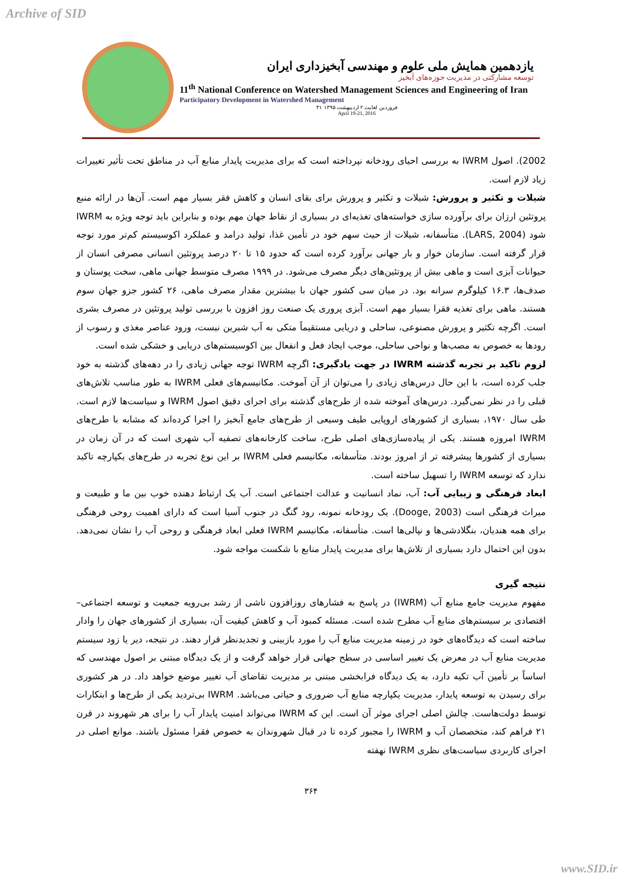Archive of SID
یازدهمین همایش ملی علوم و مهندسی آبخیزداری ایران
توسعه مشارکتی در مدیریت حوزه‌های آبخیز
11<sup>th</sup> National Conference on Watershed Management Sciences and Engineering of Iran
Participatory Development in Watershed Management
۳۱ فروردین لغایت ۲ اردیبهشت ۱۳۹۵
April 19-21, 2016
2002). اصول IWRM به بررسی احیای رودخانه نپرداخته است که برای مدیریت پایدار منابع آب در مناطق تحت تأثیر تغییرات زیاد لازم است.
شیلات و تکثیر و پرورش: شیلات و تکثیر و پرورش برای بقای انسان و کاهش فقر بسیار مهم است. آن‌ها در ارائه منبع پروتئین ارزان برای برآورده سازی خواسته‌های تغذیه‌ای در بسیاری از نقاط جهان مهم بوده و بنابراین باید توجه ویژه به IWRM شود (LARS, 2004). متأسفانه، شیلات از حیث سهم خود در تأمین غذا، تولید درامد و عملکرد اکوسیستم کم‌تر مورد توجه قرار گرفته است. سازمان خوار و بار جهانی برآورد کرده است که حدود ۱۵ تا ۲۰ درصد پروتئین انسانی مصرفی انسان از حیوانات آبزی است و ماهی بیش از پروتئین‌های دیگر مصرف می‌شود. در ۱۹۹۹ مصرف متوسط جهانی ماهی، سخت پوستان و صدف‌ها، ۱۶.۳ کیلوگرم سرانه بود. در میان سی کشور جهان با بیشترین مقدار مصرف ماهی، ۲۶ کشور جزو جهان سوم هستند. ماهی برای تغذیه فقرا بسیار مهم است. آبزی پروری یک صنعت روز افزون با بررسی تولید پروتئین در مصرف بشری است. اگرچه تکثیر و پرورش مصنوعی، ساحلی و دریایی مستقیماً متکی به آب شیرین نیست، ورود عناصر مغذی و رسوب از رودها به خصوص به مصب‌ها و نواحی ساحلی، موجب ایجاد فعل و انفعال بین اکوسیستم‌های دریایی و خشکی شده است.
لزوم تاکید بر تجربه گذشته IWRM در جهت یادگیری: اگرچه IWRM توجه جهانی زیادی را در دهه‌های گذشته به خود جلب کرده است، با این حال درس‌های زیادی را می‌توان از آن آموخت. مکانیسم‌های فعلی IWRM به طور مناسب تلاش‌های قبلی را در نظر نمی‌گیرد. درس‌های آموخته شده از طرح‌های گذشته برای اجرای دقیق اصول IWRM و سیاست‌ها لازم است. طی سال ۱۹۷۰، بسیاری از کشورهای اروپایی طیف وسیعی از طرح‌های جامع آبخیز را اجرا کرده‌اند که مشابه با طرح‌های IWRM امروزه هستند. یکی از پیاده‌سازی‌های اصلی طرح، ساخت کارخانه‌های تصفیه آب شهری است که در آن زمان در بسیاری از کشورها پیشرفته تر از امروز بودند. متأسفانه، مکانیسم فعلی IWRM بر این نوع تجربه در طرح‌های یکپارچه تاکید ندارد که توسعه IWRM را تسهیل ساخته است.
ابعاد فرهنگی و زیبایی آب: آب، نماد انسانیت و عدالت اجتماعی است. آب یک ارتباط دهنده خوب بین ما و طبیعت و میراث فرهنگی است (Dooge, 2003). یک رودخانه نمونه، رود گنگ در جنوب آسیا است که دارای اهمیت روحی فرهنگی برای همه هندیان، بنگلادشی‌ها و نپالی‌ها است. متأسفانه، مکانیسم IWRM فعلی ابعاد فرهنگی و روحی آب را نشان نمی‌دهد. بدون این احتمال دارد بسیاری از تلاش‌ها برای مدیریت پایدار منابع با شکست مواجه شود.
نتیجه گیری
مفهوم مدیریت جامع منابع آب (IWRM) در پاسخ به فشارهای روزافزون ناشی از رشد بی‌رویه جمعیت و توسعه اجتماعی– اقتصادی بر سیستم‌های منابع آب مطرح شده است. مسئله کمبود آب و کاهش کیفیت آن، بسیاری از کشورهای جهان را وادار ساخته است که دیدگاه‌های خود در زمینه مدیریت منابع آب را مورد بازبینی و تجدیدنظر قرار دهند. در نتیجه، دیر یا زود سیستم مدیریت منابع آب در معرض یک تغییر اساسی در سطح جهانی قرار خواهد گرفت و از یک دیدگاه مبتنی بر اصول مهندسی که اساساً بر تأمین آب تکیه دارد، به یک دیدگاه فرابخشی مبتنی بر مدیریت تقاضای آب تغییر موضع خواهد داد. در هر کشوری برای رسیدن به توسعه پایدار، مدیریت یکپارچه منابع آب ضروری و حیاتی می‌باشد. IWRM بی‌تردید یکی از طرح‌ها و ابتکارات توسط دولت‌هاست. چالش اصلی اجرای موثر آن است. این که IWRM می‌تواند امنیت پایدار آب را برای هر شهروند در قرن ۲۱ فراهم کند، متخصصان آب و IWRM را مجبور کرده تا در قبال شهروندان به خصوص فقرا مسئول باشند. موانع اصلی در اجرای کاربردی سیاست‌های نظری IWRM نهفته
۳۶۴
www.SID.ir